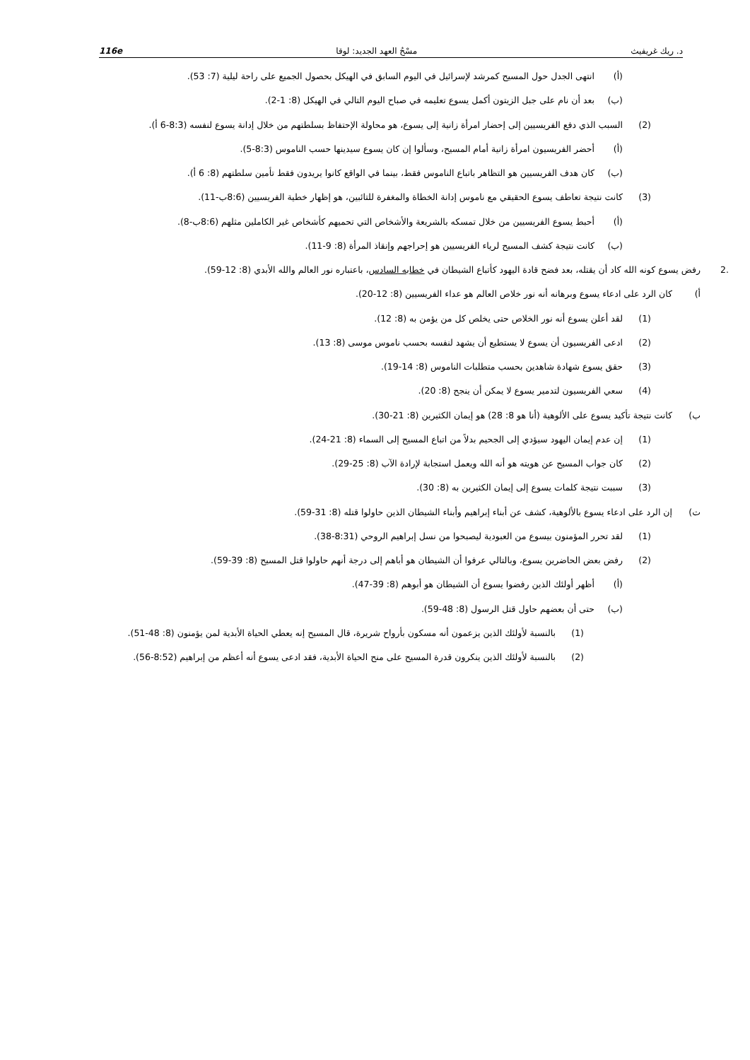د. ريك غريفيث مسْحُ العهد الجديد: لوقا 116e
(أ) انتهى الجدل حول المسيح كمرشد لإسرائيل في اليوم السابق في الهيكل بحصول الجميع على راحة ليلية (7: 53).
(ب) بعد أن نام على جبل الزيتون أكمل يسوع تعليمه في صباح اليوم التالي في الهيكل (8: 1-2).
(2) السبب الذي دفع الفريسيين إلى إحضار امرأة زانية إلى يسوع، هو محاولة الإحتفاظ بسلطتهم من خلال إدانة يسوع لنفسه (8:3-6 أ).
(أ) أحضر الفريسيون امرأة زانية أمام المسيح، وسألوا إن كان يسوع سيدينها حسب الناموس (8:3-5).
(ب) كان هدف الفريسيين هو التظاهر باتباع الناموس فقط، بينما في الواقع كانوا يريدون فقط تأمين سلطتهم (8: 6 أ).
(3) كانت نتيجة تعاطف يسوع الحقيقي مع ناموس إدانة الخطاة والمغفرة للتائبين، هو إظهار خطية الفريسيين (8:6ب-11).
(أ) أحبط يسوع الفريسيين من خلال تمسكه بالشريعة والأشخاص التي تحميهم كأشخاص غير الكاملين مثلهم (8:6ب-8).
(ب) كانت نتيجة كشف المسيح لرياء الفريسيين هو إحراجهم وإنقاذ المرأة (8: 9-11).
.2 رفض يسوع كونه الله كاد أن يقتله، بعد فضح قادة اليهود كأتباع الشيطان في خطابه السادس، باعتباره نور العالم والله الأبدي (8: 12-59).
أ) كان الرد على ادعاء يسوع وبرهانه أنه نور خلاص العالم هو عداء الفريسيين (8: 12-20).
(1) لقد أعلن يسوع أنه نور الخلاص حتى يخلص كل من يؤمن به (8: 12).
(2) ادعى الفريسيون أن يسوع لا يستطيع أن يشهد لنفسه بحسب ناموس موسى (8: 13).
(3) حقق يسوع شهادة شاهدين بحسب متطلبات الناموس (8: 14-19).
(4) سعي الفريسيون لتدمير يسوع لا يمكن أن ينجح (8: 20).
ب) كانت نتيجة تأكيد يسوع على الألوهية (أنا هو 8: 28) هو إيمان الكثيرين (8: 21-30).
(1) إن عدم إيمان اليهود سيؤدي إلى الجحيم بدلاً من اتباع المسيح إلى السماء (8: 21-24).
(2) كان جواب المسيح عن هويته هو أنه الله ويعمل استجابة لإرادة الآب (8: 25-29).
(3) سببت نتيجة كلمات يسوع إلى إيمان الكثيرين به (8: 30).
ت) إن الرد على ادعاء يسوع بالألوهية، كشف عن أبناء إبراهيم وأبناء الشيطان الذين حاولوا قتله (8: 31-59).
(1) لقد تحرر المؤمنون بيسوع من العبودية ليصبحوا من نسل إبراهيم الروحي (8:31-38).
(2) رفض بعض الحاضرين يسوع، وبالتالي عرفوا أن الشيطان هو أباهم إلى درجة أنهم حاولوا قتل المسيح (8: 39-59).
(أ) أظهر أولئك الذين رفضوا يسوع أن الشيطان هو أبوهم (8: 39-47).
(ب) حتى أن بعضهم حاول قتل الرسول (8: 48-59).
(1) بالنسبة لأولئك الذين يزعمون أنه مسكون بأرواح شريرة، قال المسيح إنه يعطي الحياة الأبدية لمن يؤمنون (8: 48-51).
(2) بالنسبة لأولئك الذين ينكرون قدرة المسيح على منح الحياة الأبدية، فقد ادعى يسوع أنه أعظم من إبراهيم (8:52-56).